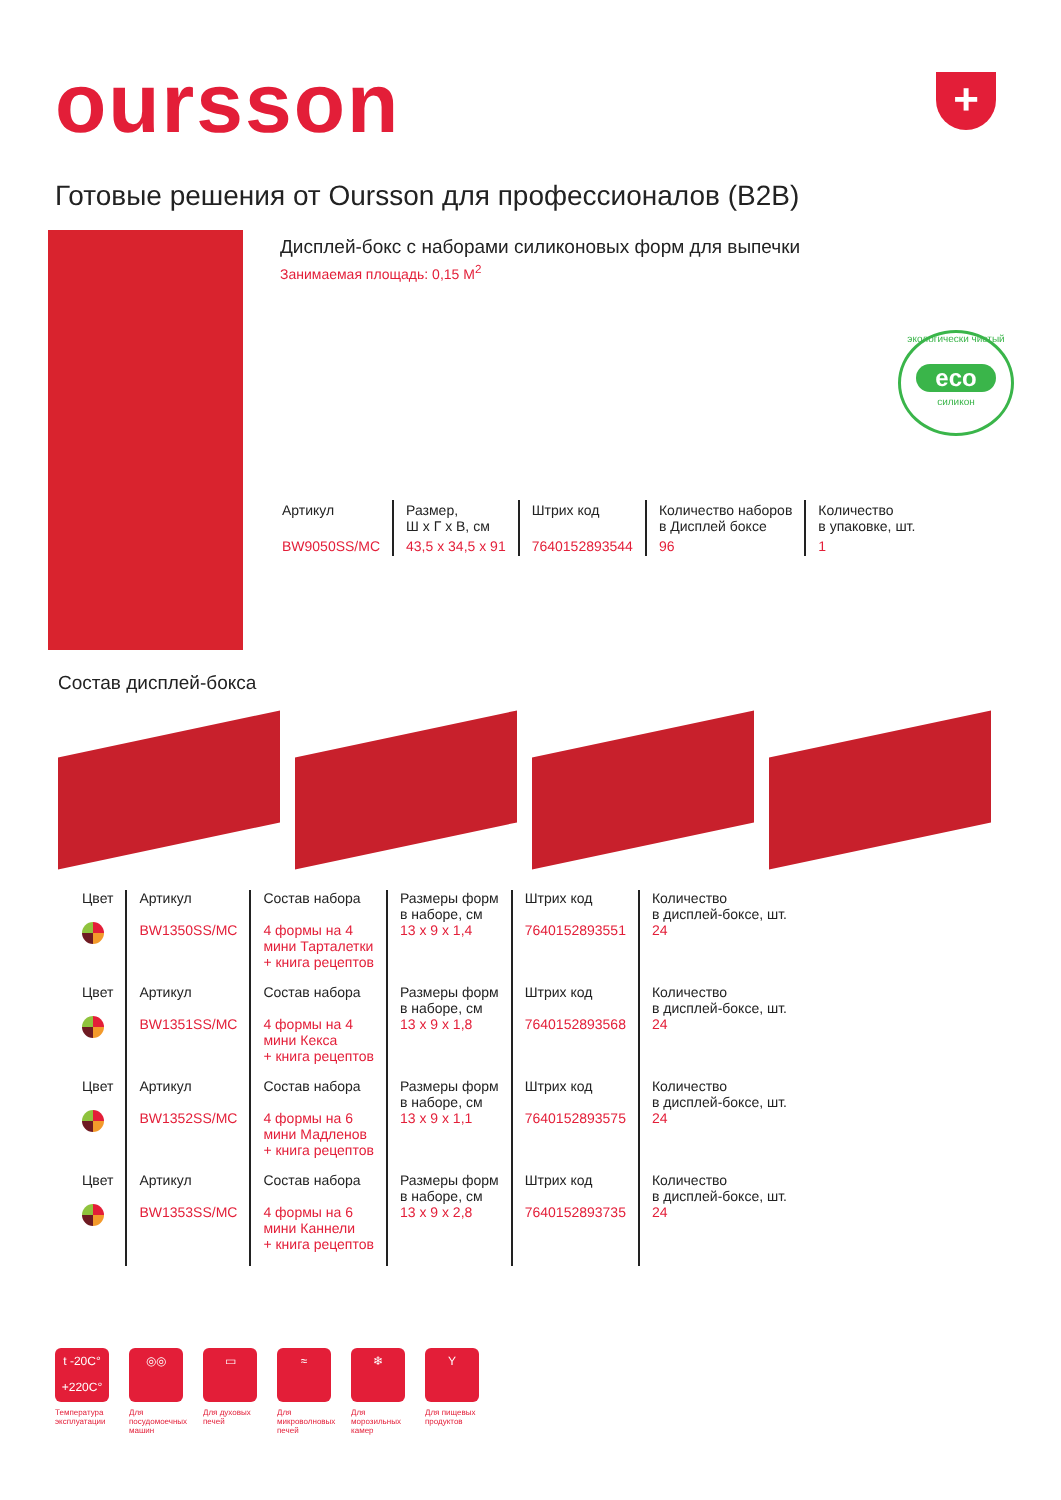oursson +
Готовые решения от Oursson для профессионалов (B2B)
Дисплей-бокс с наборами силиконовых форм для выпечки
Занимаемая площадь: 0,15 M<sup>2</sup>
экологически чистый
eco
силикон
| Артикул | Размер, Ш х Г х В, см | Штрих код | Количество наборов в Дисплей боксе | Количество в упаковке, шт. |
| --- | --- | --- | --- | --- |
| BW9050SS/MC | 43,5 x 34,5 x 91 | 7640152893544 | 96 | 1 |
Состав дисплей-бокса
| Цвет | Артикул BW1350SS/MC | Состав набора 4 формы на 4 мини Тарталетки + книга рецептов | Размеры форм в наборе, см 13 x 9 x 1,4 | Штрих код 7640152893551 | Количество в дисплей-боксе, шт. 24 |
| Цвет | Артикул BW1351SS/MC | Состав набора 4 формы на 4 мини Кекса + книга рецептов | Размеры форм в наборе, см 13 x 9 x 1,8 | Штрих код 7640152893568 | Количество в дисплей-боксе, шт. 24 |
| Цвет | Артикул BW1352SS/MC | Состав набора 4 формы на 6 мини Мадленов + книга рецептов | Размеры форм в наборе, см 13 x 9 x 1,1 | Штрих код 7640152893575 | Количество в дисплей-боксе, шт. 24 |
| Цвет | Артикул BW1353SS/MC | Состав набора 4 формы на 6 мини Каннели + книга рецептов | Размеры форм в наборе, см 13 x 9 x 2,8 | Штрих код 7640152893735 | Количество в дисплей-боксе, шт. 24 |
t -20C°
+220C°
Температура эксплуатации
◎◎
Для посудомоечных машин
▭
Для духовых печей
≈
Для микроволновых печей
❄
Для морозильных камер
Y
Для пищевых продуктов